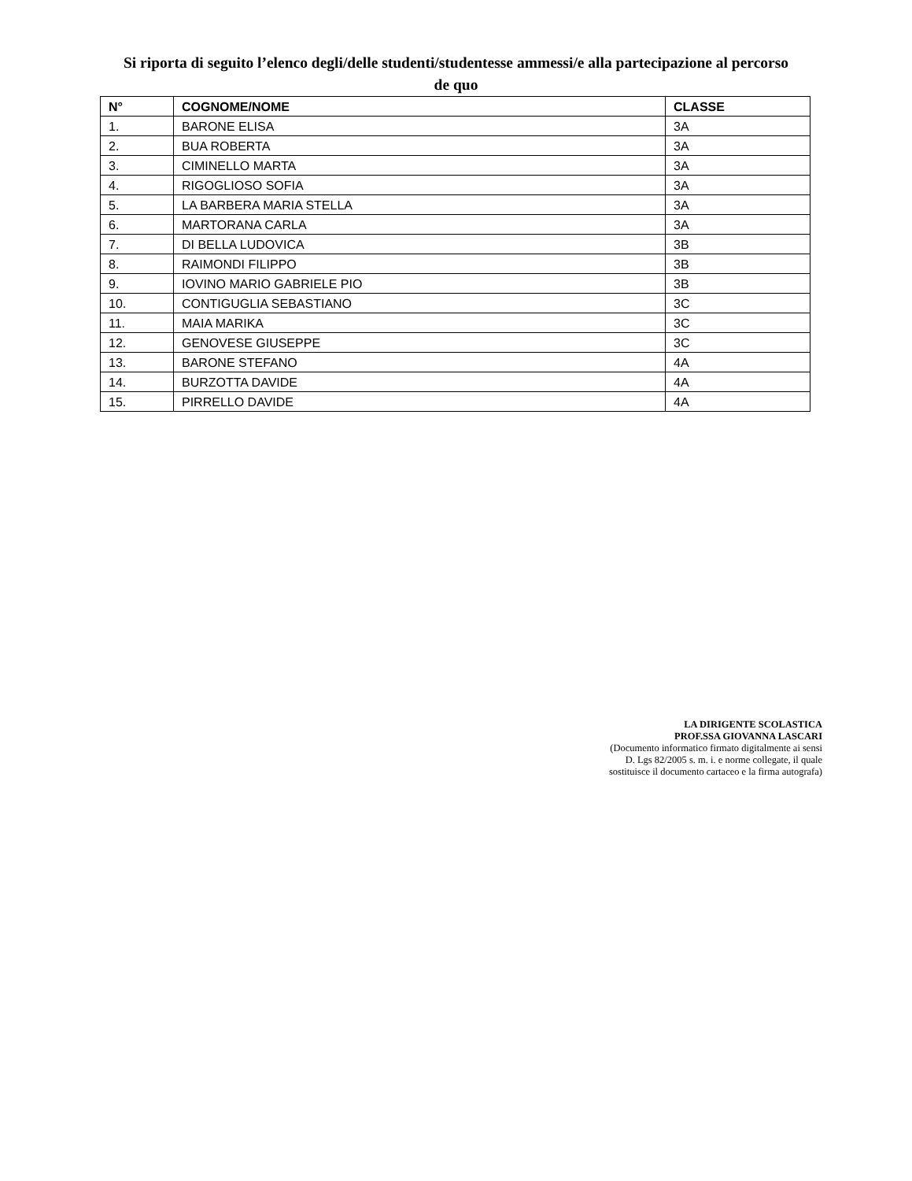Si riporta di seguito l’elenco degli/delle studenti/studentesse ammessi/e alla partecipazione al percorso
de quo
| N° | COGNOME/NOME | CLASSE |
| --- | --- | --- |
| 1. | BARONE ELISA | 3A |
| 2. | BUA ROBERTA | 3A |
| 3. | CIMINELLO MARTA | 3A |
| 4. | RIGOGLIOSO SOFIA | 3A |
| 5. | LA BARBERA MARIA STELLA | 3A |
| 6. | MARTORANA CARLA | 3A |
| 7. | DI BELLA LUDOVICA | 3B |
| 8. | RAIMONDI FILIPPO | 3B |
| 9. | IOVINO MARIO GABRIELE PIO | 3B |
| 10. | CONTIGUGLIA SEBASTIANO | 3C |
| 11. | MAIA MARIKA | 3C |
| 12. | GENOVESE GIUSEPPE | 3C |
| 13. | BARONE STEFANO | 4A |
| 14. | BURZOTTA DAVIDE | 4A |
| 15. | PIRRELLO DAVIDE | 4A |
LA DIRIGENTE SCOLASTICA
PROF.SSA GIOVANNA LASCARI
(Documento informatico firmato digitalmente ai sensi
D. Lgs 82/2005 s. m. i. e norme collegate, il quale
sostituisce il documento cartaceo e la firma autografa)